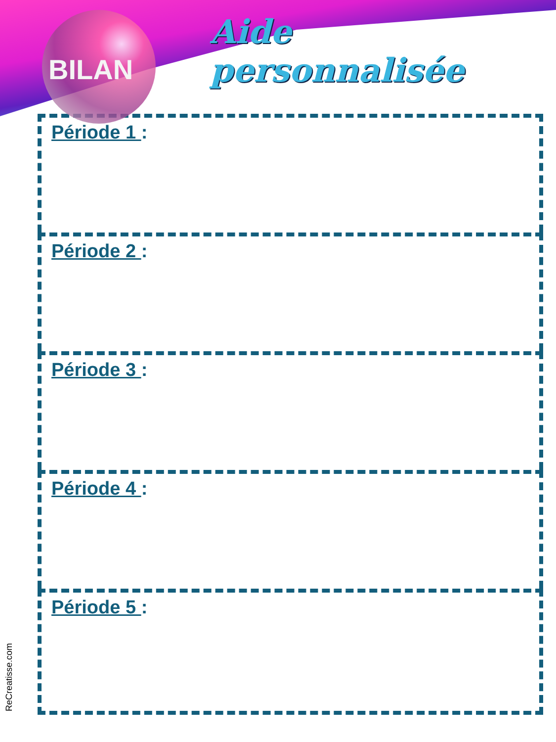BILAN
Aide personnalisée
Période 1 :
Période 2 :
Période 3 :
Période 4 :
Période 5 :
ReCreatisse.com